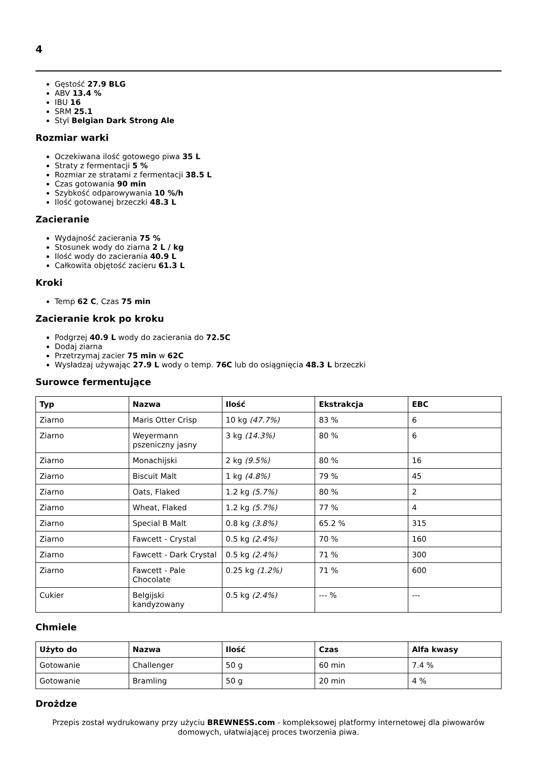4
Gęstość 27.9 BLG
ABV 13.4 %
IBU 16
SRM 25.1
Styl Belgian Dark Strong Ale
Rozmiar warki
Oczekiwana ilość gotowego piwa 35 L
Straty z fermentacji 5 %
Rozmiar ze stratami z fermentacji 38.5 L
Czas gotowania 90 min
Szybkość odparowywania 10 %/h
Ilość gotowanej brzeczki 48.3 L
Zacieranie
Wydajność zacierania 75 %
Stosunek wody do ziarna 2 L / kg
Ilość wody do zacierania 40.9 L
Całkowita objętość zacieru 61.3 L
Kroki
Temp 62 C, Czas 75 min
Zacieranie krok po kroku
Podgrzej 40.9 L wody do zacierania do 72.5C
Dodaj ziarna
Przetrzymaj zacier 75 min w 62C
Wysładzaj używając 27.9 L wody o temp. 76C lub do osiągnięcia 48.3 L brzeczki
Surowce fermentujące
| Typ | Nazwa | Ilość | Ekstrakcja | EBC |
| --- | --- | --- | --- | --- |
| Ziarno | Maris Otter Crisp | 10 kg (47.7%) | 83 % | 6 |
| Ziarno | Weyermann pszeniczny jasny | 3 kg (14.3%) | 80 % | 6 |
| Ziarno | Monachijski | 2 kg (9.5%) | 80 % | 16 |
| Ziarno | Biscuit Malt | 1 kg (4.8%) | 79 % | 45 |
| Ziarno | Oats, Flaked | 1.2 kg (5.7%) | 80 % | 2 |
| Ziarno | Wheat, Flaked | 1.2 kg (5.7%) | 77 % | 4 |
| Ziarno | Special B Malt | 0.8 kg (3.8%) | 65.2 % | 315 |
| Ziarno | Fawcett - Crystal | 0.5 kg (2.4%) | 70 % | 160 |
| Ziarno | Fawcett - Dark Crystal | 0.5 kg (2.4%) | 71 % | 300 |
| Ziarno | Fawcett - Pale Chocolate | 0.25 kg (1.2%) | 71 % | 600 |
| Cukier | Belgijski kandyzowany | 0.5 kg (2.4%) | --- % | --- |
Chmiele
| Użyto do | Nazwa | Ilość | Czas | Alfa kwasy |
| --- | --- | --- | --- | --- |
| Gotowanie | Challenger | 50 g | 60 min | 7.4 % |
| Gotowanie | Bramling | 50 g | 20 min | 4 % |
Drożdze
Przepis został wydrukowany przy użyciu BREWNESS.com - kompleksowej platformy internetowej dla piwowarów domowych, ułatwiającej proces tworzenia piwa.